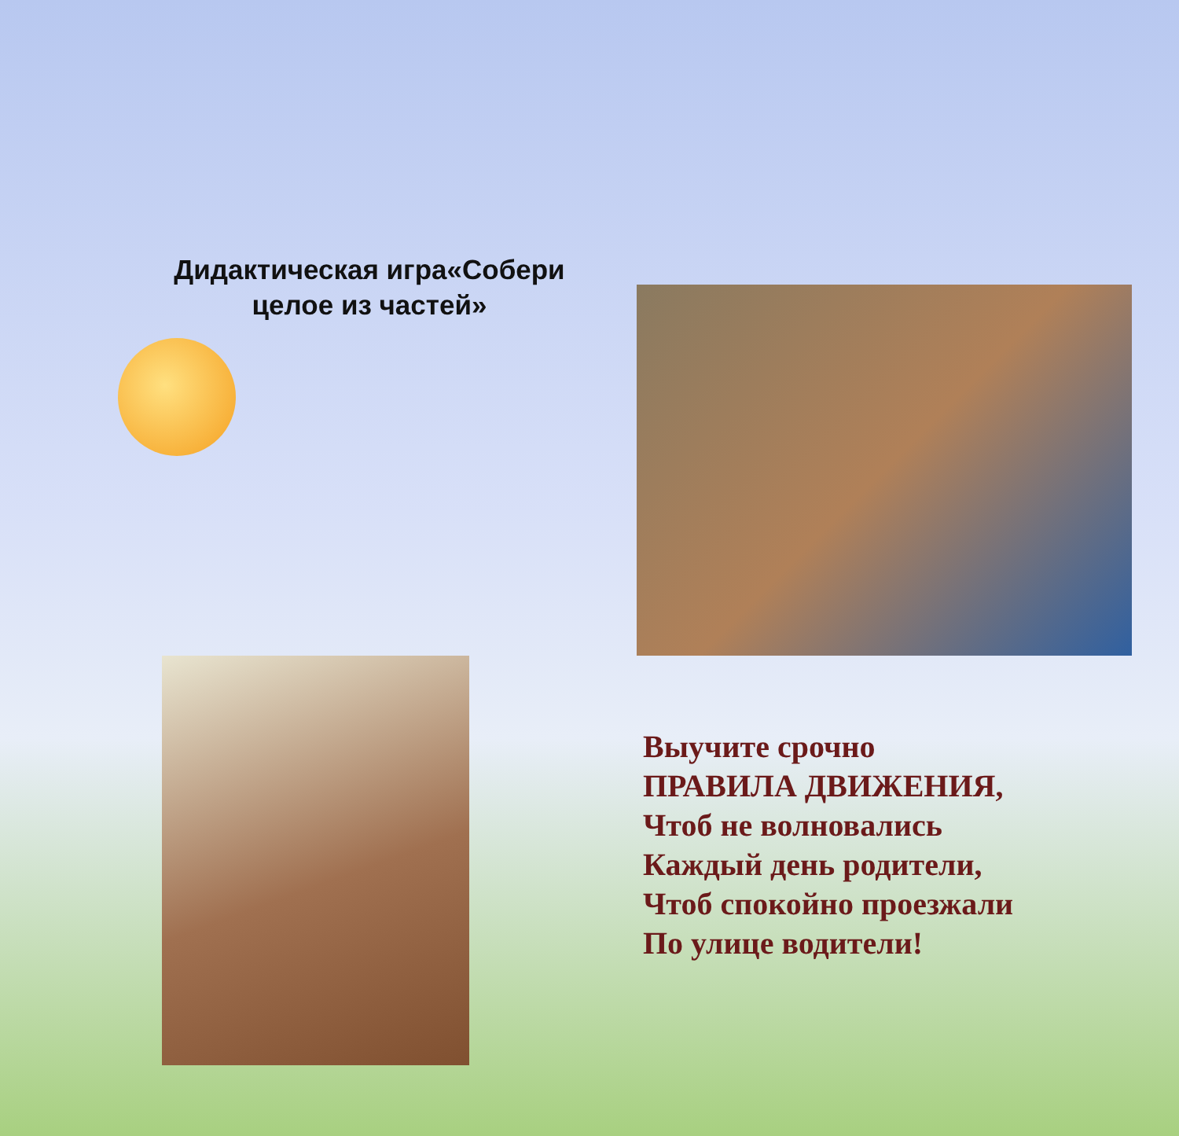Дидактическая игра«Собери
целое из частей»
Выучите срочно
ПРАВИЛА ДВИЖЕНИЯ,
Чтоб не волновались
Каждый день родители,
Чтоб спокойно проезжали
По улице водители!